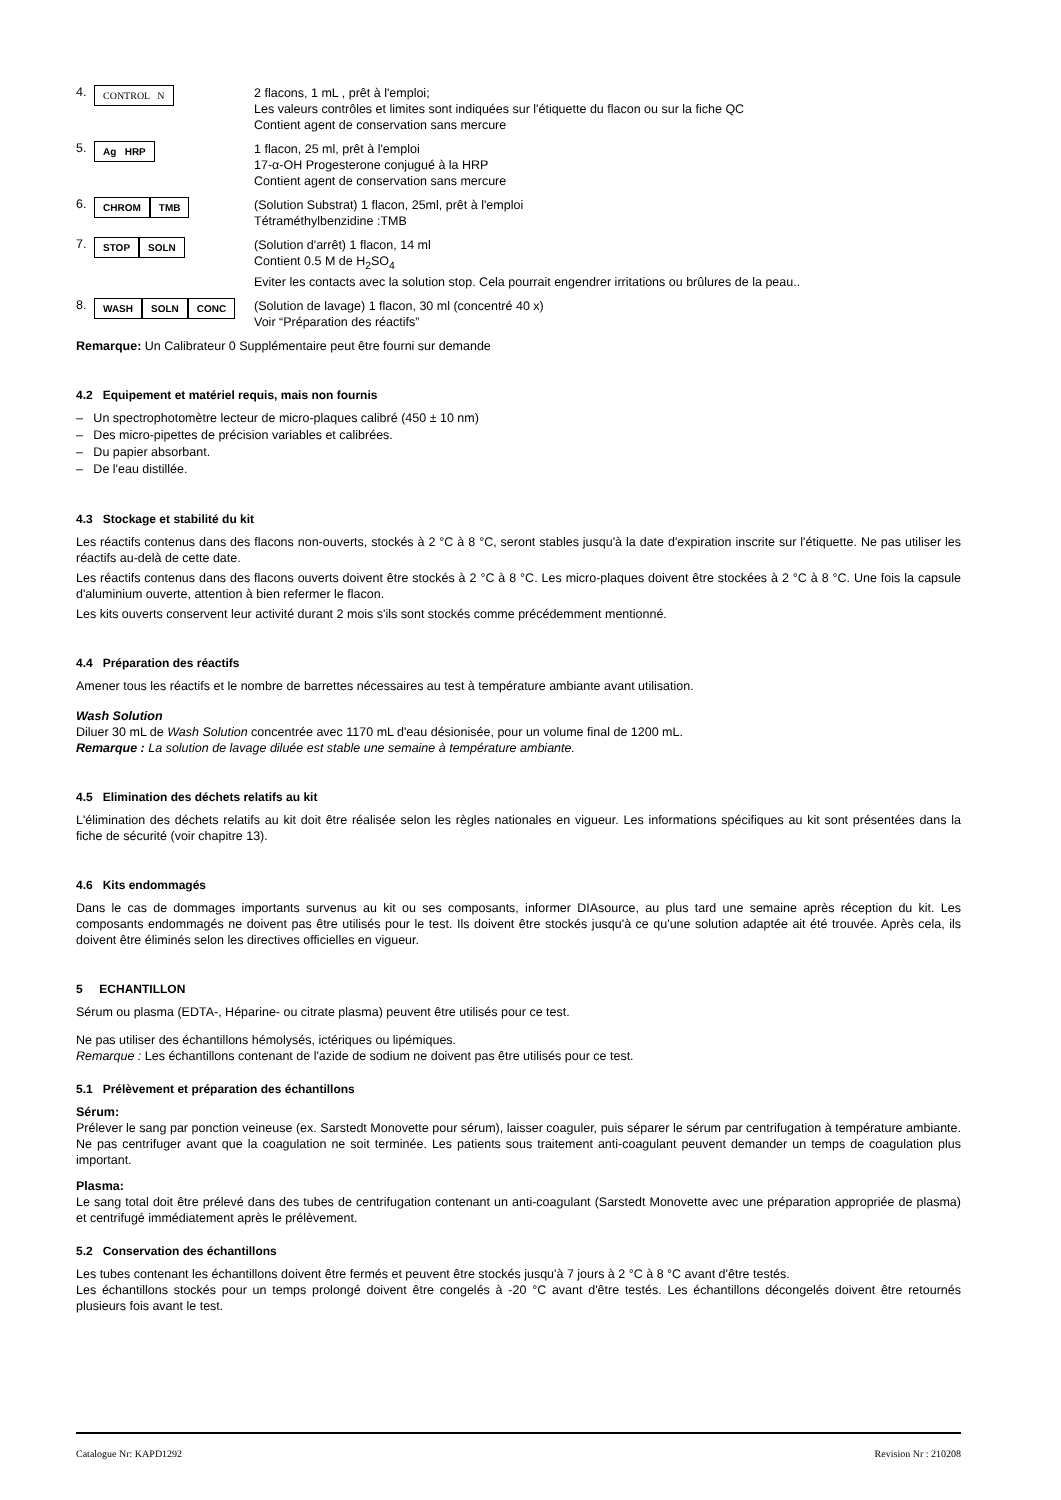4.
CONTROL N
2 flacons, 1 mL , prêt à l'emploi;
Les valeurs contrôles et limites sont indiquées sur l'étiquette du flacon ou sur la fiche QC
Contient agent de conservation sans mercure
5.
Ag HRP
1 flacon, 25 ml, prêt à l'emploi
17-α-OH Progesterone conjugué à la HRP
Contient agent de conservation sans mercure
6.
CHROM TMB
(Solution Substrat) 1 flacon, 25ml, prêt à l'emploi
Tétraméthylbenzidine :TMB
7.
STOP SOLN
(Solution d'arrêt) 1 flacon, 14 ml
Contient 0.5 M de H<sub>2</sub>SO<sub>4</sub>
Eviter les contacts avec la solution stop. Cela pourrait engendrer irritations ou brûlures de la peau..
8.
WASH SOLN CONC
(Solution de lavage) 1 flacon, 30 ml (concentré 40 x)
Voir “Préparation des réactifs”
Remarque: Un Calibrateur 0 Supplémentaire peut être fourni sur demande
4.2 Equipement et matériel requis, mais non fournis
– Un spectrophotomètre lecteur de micro-plaques calibré (450 ± 10 nm)
– Des micro-pipettes de précision variables et calibrées.
– Du papier absorbant.
– De l'eau distillée.
4.3 Stockage et stabilité du kit
Les réactifs contenus dans des flacons non-ouverts, stockés à 2 °C à 8 °C, seront stables jusqu'à la date d'expiration inscrite sur l'étiquette. Ne pas utiliser les réactifs au-delà de cette date.
Les réactifs contenus dans des flacons ouverts doivent être stockés à 2 °C à 8 °C. Les micro-plaques doivent être stockées à 2 °C à 8 °C. Une fois la capsule d'aluminium ouverte, attention à bien refermer le flacon.
Les kits ouverts conservent leur activité durant 2 mois s'ils sont stockés comme précédemment mentionné.
4.4 Préparation des réactifs
Amener tous les réactifs et le nombre de barrettes nécessaires au test à température ambiante avant utilisation.
Wash Solution
Diluer 30 mL de Wash Solution concentrée avec 1170 mL d'eau désionisée, pour un volume final de 1200 mL.
Remarque : La solution de lavage diluée est stable une semaine à température ambiante.
4.5 Elimination des déchets relatifs au kit
L'élimination des déchets relatifs au kit doit être réalisée selon les règles nationales en vigueur. Les informations spécifiques au kit sont présentées dans la fiche de sécurité (voir chapitre 13).
4.6 Kits endommagés
Dans le cas de dommages importants survenus au kit ou ses composants, informer DIAsource, au plus tard une semaine après réception du kit. Les composants endommagés ne doivent pas être utilisés pour le test. Ils doivent être stockés jusqu'à ce qu'une solution adaptée ait été trouvée. Après cela, ils doivent être éliminés selon les directives officielles en vigueur.
5 ECHANTILLON
Sérum ou plasma (EDTA-, Héparine- ou citrate plasma) peuvent être utilisés pour ce test.
Ne pas utiliser des échantillons hémolysés, ictériques ou lipémiques.
Remarque : Les échantillons contenant de l'azide de sodium ne doivent pas être utilisés pour ce test.
5.1 Prélèvement et préparation des échantillons
Sérum:
Prélever le sang par ponction veineuse (ex. Sarstedt Monovette pour sérum), laisser coaguler, puis séparer le sérum par centrifugation à température ambiante. Ne pas centrifuger avant que la coagulation ne soit terminée. Les patients sous traitement anti-coagulant peuvent demander un temps de coagulation plus important.
Plasma:
Le sang total doit être prélevé dans des tubes de centrifugation contenant un anti-coagulant (Sarstedt Monovette avec une préparation appropriée de plasma) et centrifugé immédiatement après le prélèvement.
5.2 Conservation des échantillons
Les tubes contenant les échantillons doivent être fermés et peuvent être stockés jusqu'à 7 jours à 2 °C à 8 °C avant d'être testés.
Les échantillons stockés pour un temps prolongé doivent être congelés à -20 °C avant d'être testés. Les échantillons décongelés doivent être retournés plusieurs fois avant le test.
Catalogue Nr: KAPD1292 Revision Nr : 210208